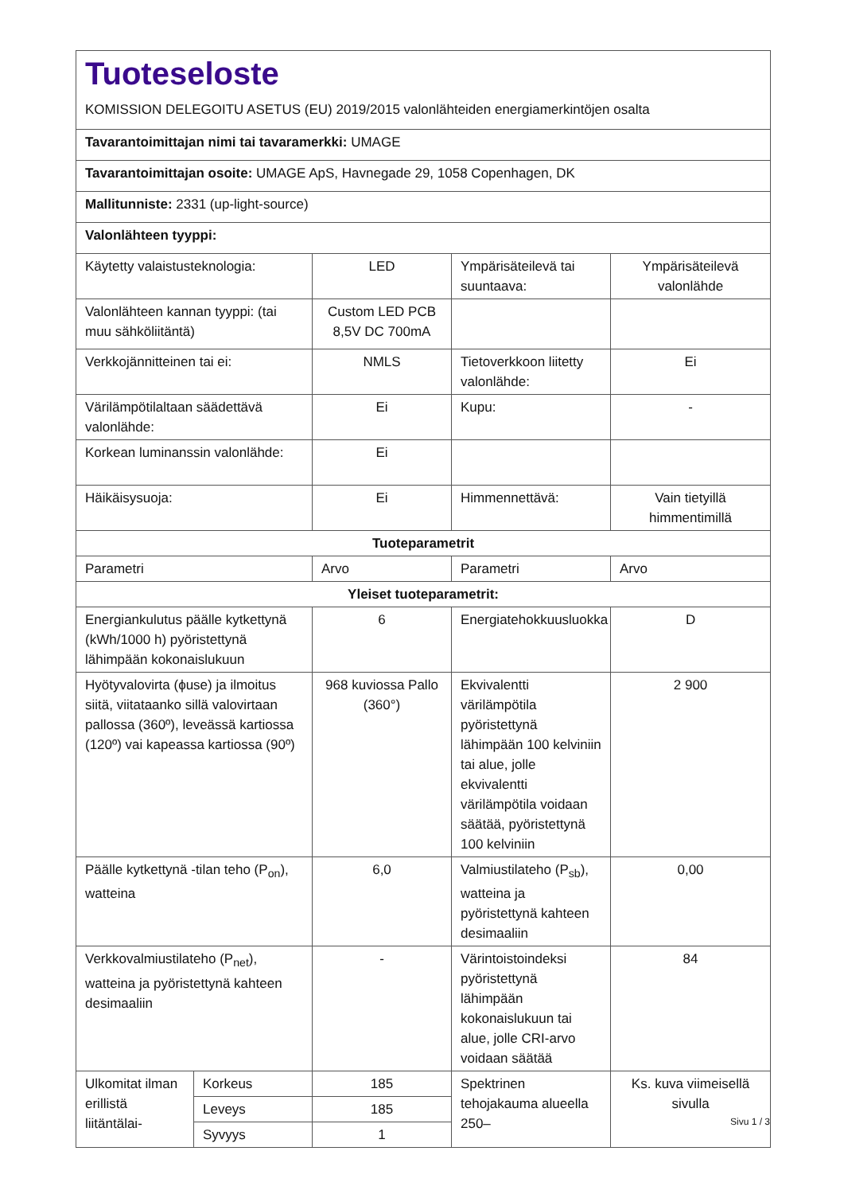| Tuoteseloste KOMISSION DELEGOITU ASETUS (EU) 2019/2015 valonlähteiden energiamerkintöjen osalta | | | | |
| Tavarantoimittajan nimi tai tavaramerkki: UMAGE | | | | |
| Tavarantoimittajan osoite: UMAGE ApS, Havnegade 29, 1058 Copenhagen, DK | | | | |
| Mallitunniste: 2331 (up-light-source) | | | | |
| Valonlähteen tyyppi: | | | | |
| Käytetty valaistusteknologia: | | LED | Ympärisäteilevä tai suuntaava: | Ympärisäteilevä valonlähde |
| Valonlähteen kannan tyyppi: (tai muu sähköliitäntä) | | Custom LED PCB 8,5V DC 700mA | | |
| Verkkojännitteinen tai ei: | | NMLS | Tietoverkkoon liitetty valonlähde: | Ei |
| Värilämpötilaltaan säädettävä valonlähde: | | Ei | Kupu: | - |
| Korkean luminanssin valonlähde: | | Ei | | |
| Häikäisysuoja: | | Ei | Himmennettävä: | Vain tietyillä himmentimillä |
| Tuoteparametrit | | | | |
| Parametri | | Arvo | Parametri | Arvo |
| Yleiset tuoteparametrit: | | | | |
| Energiankulutus päälle kytkettynä (kWh/1000 h) pyöristettynä lähimpään kokonaislukuun | | 6 | Energiatehokkuusluokka | D |
| Hyötyvalovirta (ϕuse) ja ilmoitus siitä, viitataanko sillä valovirtaan pallossa (360º), leveässä kartiossa (120º) vai kapeassa kartiossa (90º) | | 968 kuviossa Pallo (360°) | Ekvivalentti värilämpötila pyöristettynä lähimpään 100 kelviniin tai alue, jolle ekvivalentti värilämpötila voidaan säätää, pyöristettynä 100 kelviniin | 2 900 |
| Päälle kytkettynä -tilan teho (P<sub>on</sub>), watteina | | 6,0 | Valmiustilateho (P<sub>sb</sub>), watteina ja pyöristettynä kahteen desimaaliin | 0,00 |
| Verkkovalmiustilateho (P<sub>net</sub>), watteina ja pyöristettynä kahteen desimaaliin | | - | Värintoistoindeksi pyöristettynä lähimpään kokonaislukuun tai alue, jolle CRI-arvo voidaan säätää | 84 |
| Ulkomitat ilman erillistä liitäntälai- | Korkeus | 185 | Spektrinen tehojakauma alueella 250– | Ks. kuva viimeisellä sivulla |
| | Leveys | 185 | | |
| | Syvyys | 1 | | |
Sivu 1 / 3